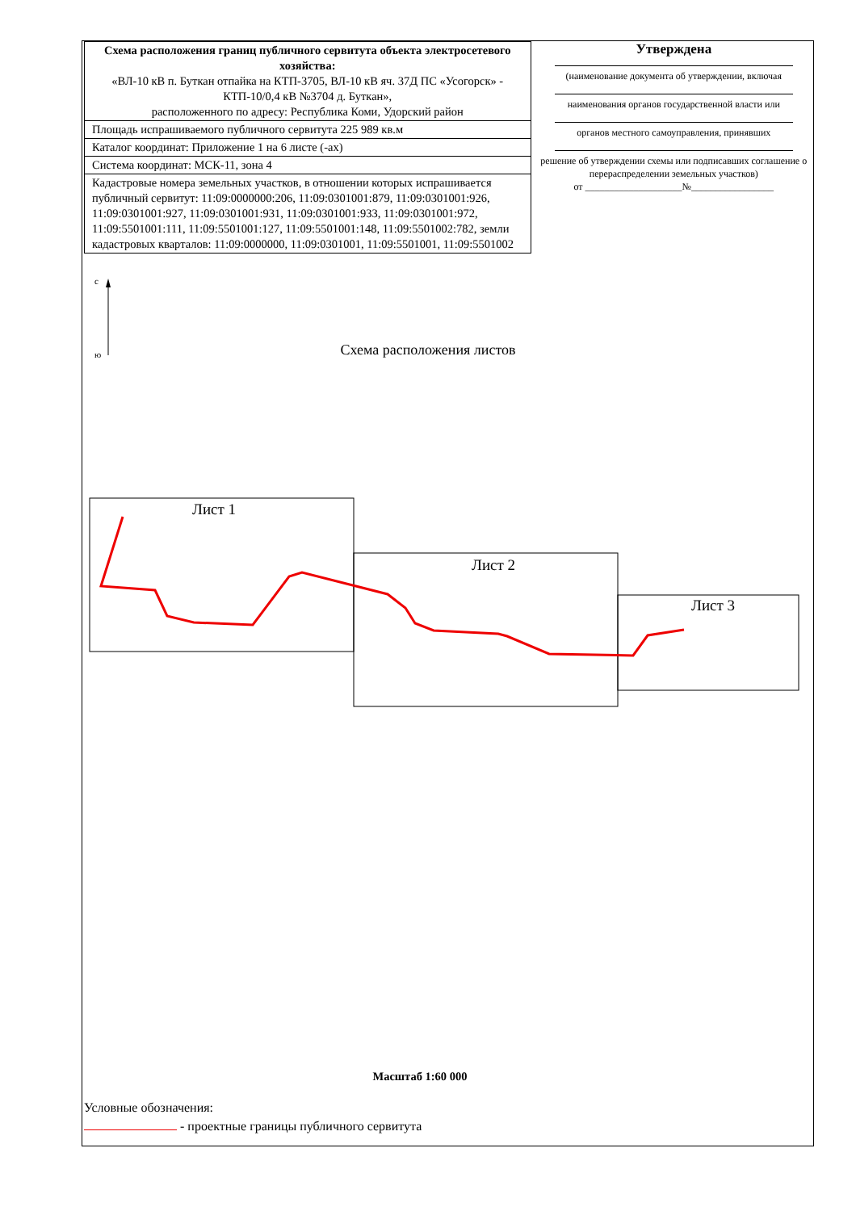| Схема расположения границ публичного сервитута объекта электросетевого хозяйства: «ВЛ-10 кВ п. Буткан отпайка на КТП-3705, ВЛ-10 кВ яч. 37Д ПС «Усогорск» - КТП-10/0,4 кВ №3704 д. Буткан», расположенного по адресу: Республика Коми, Удорский район |
| Площадь испрашиваемого публичного сервитута 225 989 кв.м |
| Каталог координат: Приложение 1 на 6 листе (-ах) |
| Система координат: МСК-11, зона 4 |
| Кадастровые номера земельных участков, в отношении которых испрашивается публичный сервитут: 11:09:0000000:206, 11:09:0301001:879, 11:09:0301001:926, 11:09:0301001:927, 11:09:0301001:931, 11:09:0301001:933, 11:09:0301001:972, 11:09:5501001:111, 11:09:5501001:127, 11:09:5501001:148, 11:09:5501002:782, земли кадастровых кварталов: 11:09:0000000, 11:09:0301001, 11:09:5501001, 11:09:5501002 |
Утверждена
(наименование документа об утверждении, включая
наименования органов государственной власти или
органов местного самоуправления, принявших
решение об утверждении схемы или подписавших соглашение о перераспределении земельных участков)
от ____________________№_________________
Схема расположения листов
с
ю
Лист 1
Лист 2
Лист 3
Масштаб 1:60 000
Условные обозначения:
- проектные границы публичного сервитута